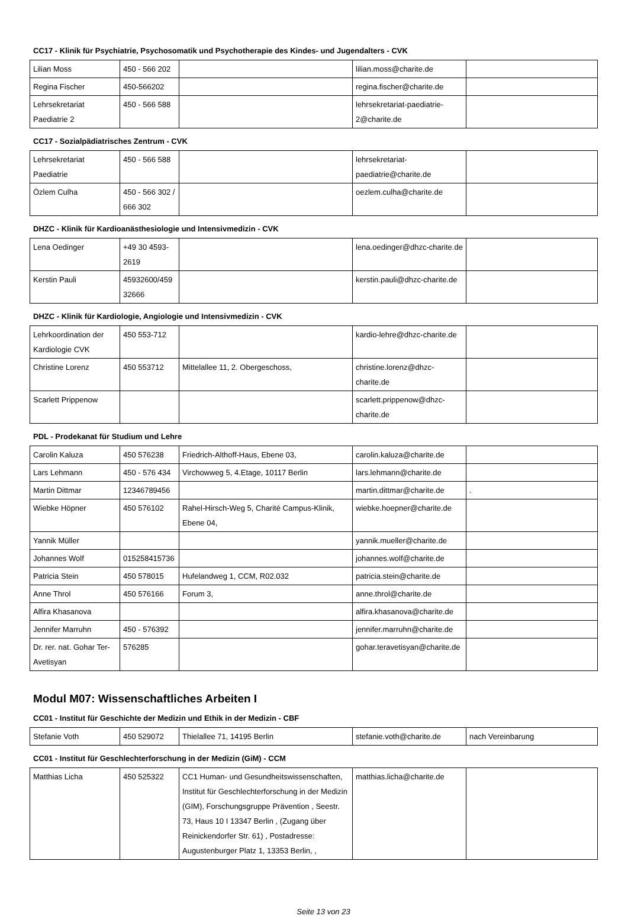CC17 - Klinik für Psychiatrie, Psychosomatik und Psychotherapie des Kindes- und Jugendalters - CVK
| Lilian Moss | 450 - 566 202 | | lilian.moss@charite.de | |
| Regina Fischer | 450-566202 | | regina.fischer@charite.de | |
| Lehrsekretariat Paediatrie 2 | 450 - 566 588 | | lehrsekretariat-paediatrie-2@charite.de | |
CC17 - Sozialpädiatrisches Zentrum - CVK
| Lehrsekretariat Paediatrie | 450 - 566 588 | | lehrsekretariat-paediatrie@charite.de | |
| Özlem Culha | 450 - 566 302 / 666 302 | | oezlem.culha@charite.de | |
DHZC - Klinik für Kardioanästhesiologie und Intensivmedizin - CVK
| Lena Oedinger | +49 30 4593-2619 | | lena.oedinger@dhzc-charite.de | |
| Kerstin Pauli | 45932600/45932666 | | kerstin.pauli@dhzc-charite.de | |
DHZC - Klinik für Kardiologie, Angiologie und Intensivmedizin - CVK
| Lehrkoordination der Kardiologie CVK | 450 553-712 | | kardio-lehre@dhzc-charite.de | |
| Christine Lorenz | 450 553712 | Mittelallee 11, 2. Obergeschoss, | christine.lorenz@dhzc-charite.de | |
| Scarlett Prippenow | | | scarlett.prippenow@dhzc-charite.de | |
PDL - Prodekanat für Studium und Lehre
| Carolin Kaluza | 450 576238 | Friedrich-Althoff-Haus, Ebene 03, | carolin.kaluza@charite.de | |
| Lars Lehmann | 450 - 576 434 | Virchowweg 5, 4.Etage, 10117 Berlin | lars.lehmann@charite.de | |
| Martin Dittmar | 12346789456 | | martin.dittmar@charite.de | . |
| Wiebke Höpner | 450 576102 | Rahel-Hirsch-Weg 5, Charité Campus-Klinik, Ebene 04, | wiebke.hoepner@charite.de | |
| Yannik Müller | | | yannik.mueller@charite.de | |
| Johannes Wolf | 015258415736 | | johannes.wolf@charite.de | |
| Patricia Stein | 450 578015 | Hufelandweg 1, CCM, R02.032 | patricia.stein@charite.de | |
| Anne Throl | 450 576166 | Forum 3, | anne.throl@charite.de | |
| Alfira Khasanova | | | alfira.khasanova@charite.de | |
| Jennifer Marruhn | 450 - 576392 | | jennifer.marruhn@charite.de | |
| Dr. rer. nat. Gohar Ter-Avetisyan | 576285 | | gohar.teravetisyan@charite.de | |
Modul M07: Wissenschaftliches Arbeiten I
CC01 - Institut für Geschichte der Medizin und Ethik in der Medizin - CBF
| Stefanie Voth | 450 529072 | Thielallee 71, 14195 Berlin | stefanie.voth@charite.de | nach Vereinbarung |
CC01 - Institut für Geschlechterforschung in der Medizin (GiM) - CCM
| Matthias Licha | 450 525322 | CC1 Human- und Gesundheitswissenschaften, Institut für Geschlechterforschung in der Medizin (GIM), Forschungsgruppe Prävention , Seestr. 73, Haus 10 I 13347 Berlin , (Zugang über Reinickendorfer Str. 61) , Postadresse: Augustenburger Platz 1, 13353 Berlin, , | matthias.licha@charite.de | |
Seite 13 von 23